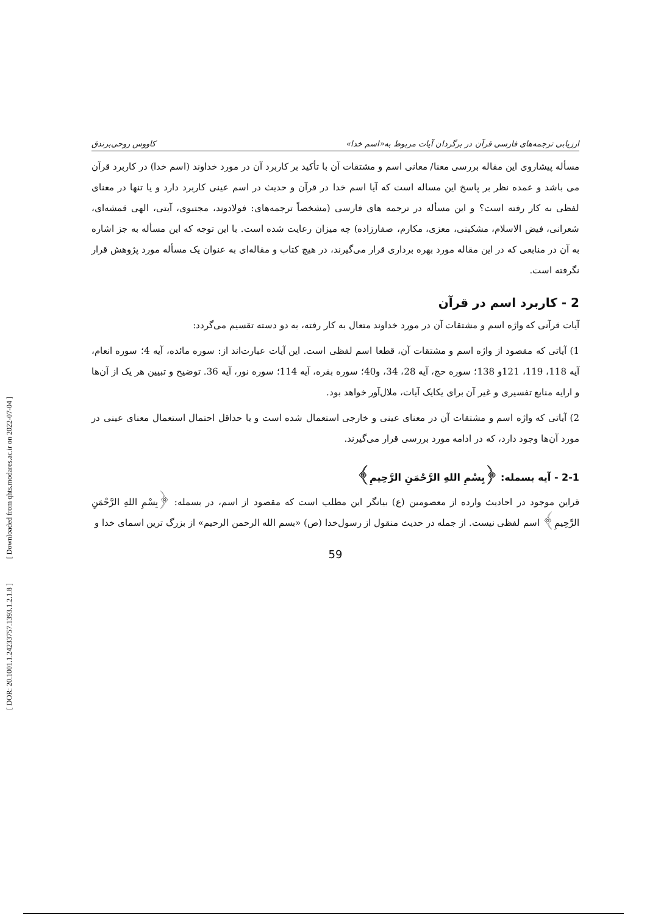ارزیابی ترجمه‌های فارسی قرآن در برگردان آیات مربوط به«اسم خدا» کاووس روحی‌برندق
مسأله پیشاروی این مقاله بررسی معنا/ معانی اسم و مشتقات آن با تأکید بر کاربرد آن در مورد خداوند (اسم خدا) در کاربرد قرآن می باشد و عمده نظر بر پاسخ این مساله است که آیا اسم خدا در قرآن و حدیث در اسم عینی کاربرد دارد و یا تنها در معنای لفظی به کار رفته است؟ و این مسأله در ترجمه های فارسی (مشخصاً ترجمه‌های: فولادوند، مجتبوی، آیتی، الهی قمشه‌ای، شعرانی، فیض الاسلام، مشکینی، معزی، مکارم، صفارزاده) چه میزان رعایت شده است. با این توجه که این مسأله به جز اشاره به آن در منابعی که در این مقاله مورد بهره برداری قرار می‌گیرند، در هیچ کتاب و مقاله‌ای به عنوان یک مسأله مورد پژوهش قرار نگرفته است.
2 - کاربرد اسم در قرآن
آیات قرآنی که واژه اسم و مشتقات آن در مورد خداوند متعال به کار رفته، به دو دسته تقسیم می‌گردد:
1) آیاتی که مقصود از واژه اسم و مشتقات آن، قطعا اسم لفظی است. این آیات عبارت‌اند از: سوره مائده، آیه 4؛ سوره انعام، آیه 118، 119، 121و 138؛ سوره حج، آیه 28، 34، و40؛ سوره بقره، آیه 114؛ سوره نور، آیه 36. توضیح و تبیین هر یک از آن‌ها و ارایه منابع تفسیری و غیر آن برای یکایک آیات، ملال‌آور خواهد بود.
2) آیاتی که واژه اسم و مشتقات آن در معنای عینی و خارجی استعمال شده است و یا حداقل احتمال استعمال معنای عینی در مورد آن‌ها وجود دارد، که در ادامه مورد بررسی قرار می‌گیرند.
2-1 - آیه بسمله: ﴿بِسْمِ اللهِ الرَّحْمَنِ الرَّحِيمِ﴾
قراین موجود در احادیث وارده از معصومین (ع) بیانگر این مطلب است که مقصود از اسم، در بسمله: ﴿بِسْمِ اللهِ الرَّحْمَنِ الرَّحِيمِ﴾ اسم لفظی نیست. از جمله در حدیث منقول از رسول‌خدا (ص) «بسم الله الرحمن الرحیم» از بزرگ ترین اسمای خدا و
59
[ Downloaded from qhts.modares.ac.ir on 2022-07-04 ]
[ DOR: 20.1001.1.24233757.1393.1.2.1.8 ]